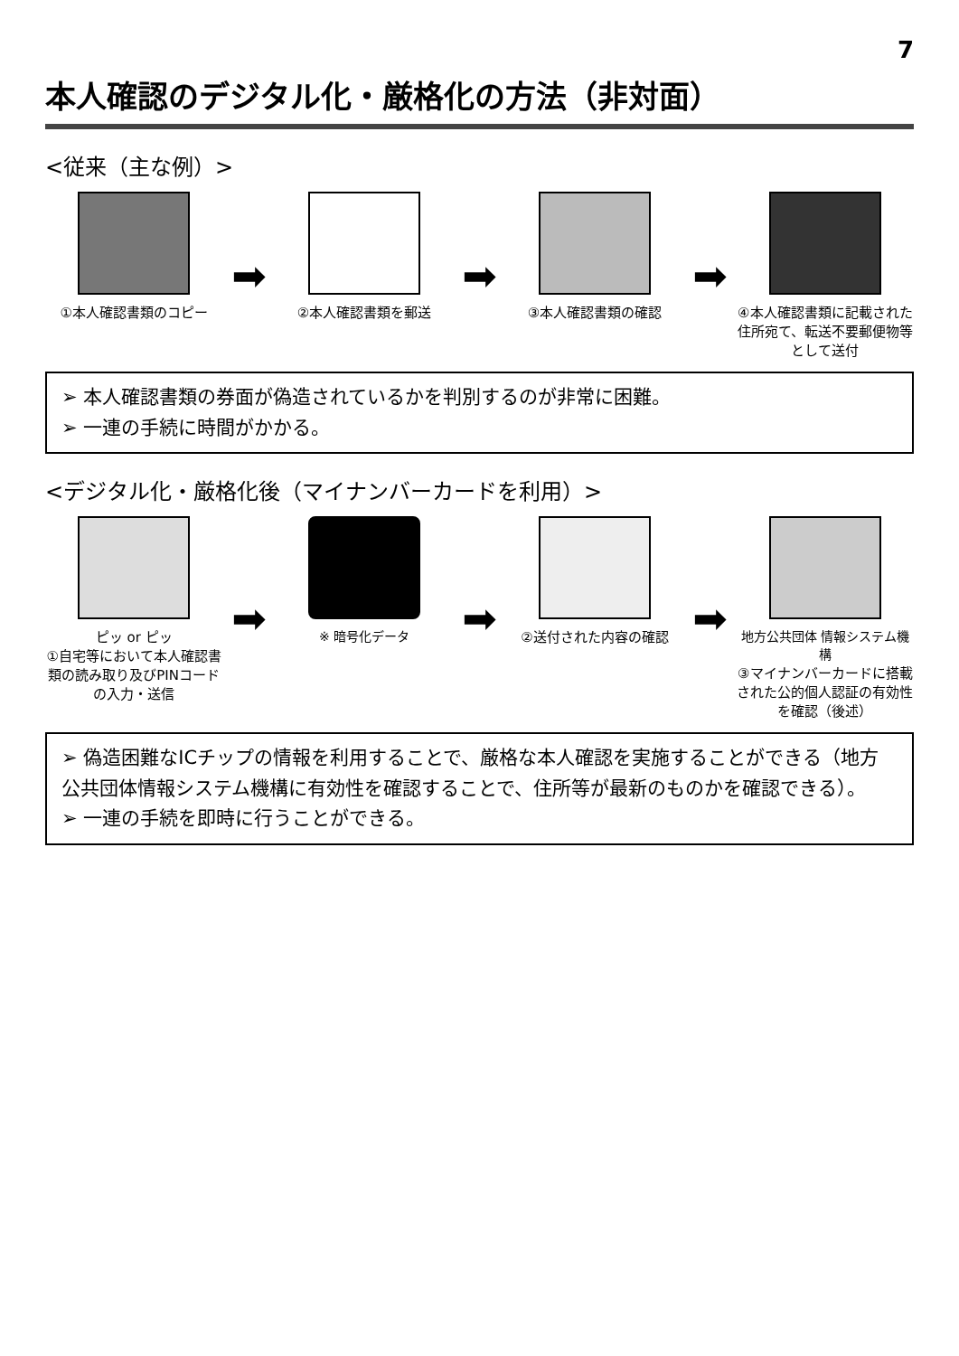7
本人確認のデジタル化・厳格化の方法（非対面）
<従来（主な例）>
①本人確認書類のコピー
➡
②本人確認書類を郵送
➡
③本人確認書類の確認
➡
④本人確認書類に記載された住所宛て、転送不要郵便物等として送付
➢ 本人確認書類の券面が偽造されているかを判別するのが非常に困難。
➢ 一連の手続に時間がかかる。
<デジタル化・厳格化後（マイナンバーカードを利用）>
ピッ or ピッ
①自宅等において本人確認書類の読み取り及びPINコードの入力・送信
➡
※ 暗号化データ
➡
②送付された内容の確認
➡
地方公共団体 情報システム機構
③マイナンバーカードに搭載された公的個人認証の有効性を確認（後述）
➢ 偽造困難なICチップの情報を利用することで、厳格な本人確認を実施することができる（地方公共団体情報システム機構に有効性を確認することで、住所等が最新のものかを確認できる）。
➢ 一連の手続を即時に行うことができる。